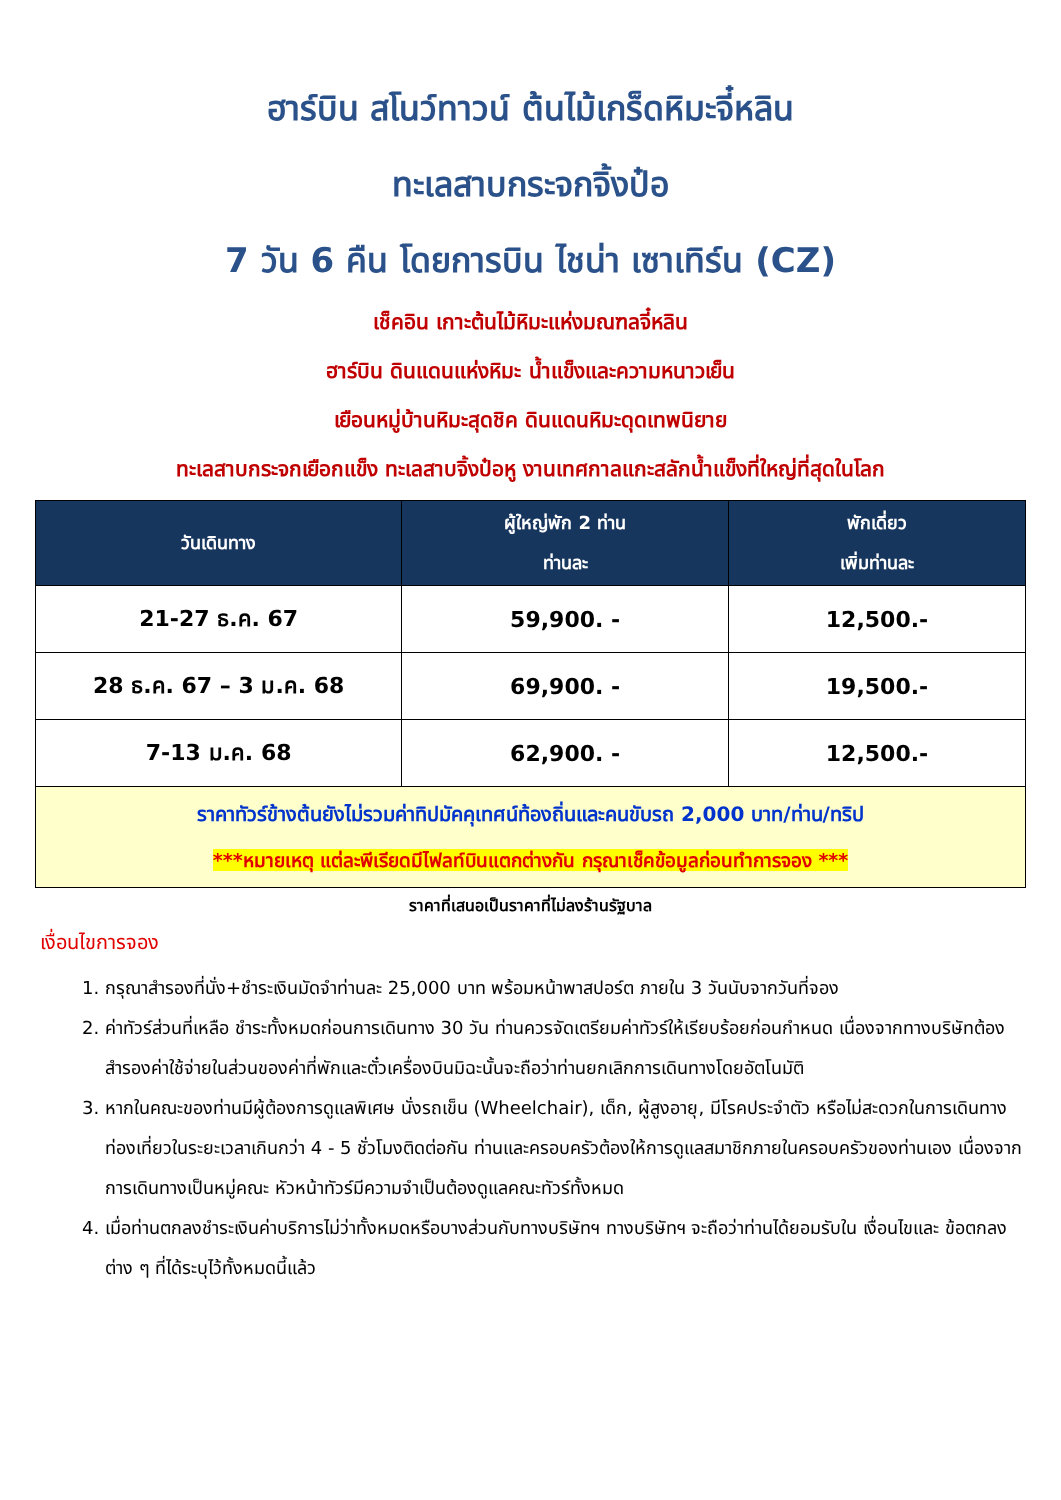ฮาร์บิน สโนว์ทาวน์ ต้นไม้เกร็ดหิมะจี๋หลิน
ทะเลสาบกระจกจิ้งป๋อ
7 วัน 6 คืน โดยการบิน ไชน่า เซาเทิร์น (CZ)
เช็คอิน เกาะต้นไม้หิมะแห่งมณฑลจี๋หลิน
ฮาร์บิน ดินแดนแห่งหิมะ น้ำแข็งและความหนาวเย็น
เยือนหมู่บ้านหิมะสุดชิค ดินแดนหิมะดุดเทพนิยาย
ทะเลสาบกระจกเยือกแข็ง ทะเลสาบจิ้งป๋อหู งานเทศกาลแกะสลักน้ำแข็งที่ใหญ่ที่สุดในโลก
| วันเดินทาง | ผู้ใหญ่พัก 2 ท่าน ท่านละ | พักเดี่ยว เพิ่มท่านละ |
| --- | --- | --- |
| 21-27 ธ.ค. 67 | 59,900. - | 12,500.- |
| 28 ธ.ค. 67 – 3 ม.ค. 68 | 69,900. - | 19,500.- |
| 7-13 ม.ค. 68 | 62,900. - | 12,500.- |
| ราคาทัวร์ข้างต้นยังไม่รวมค่าทิปมัคคุเทศน์ท้องถิ่นและคนขับรถ 2,000 บาท/ท่าน/ทริป ***หมายเหตุ แต่ละพีเรียดมีไฟลท์บินแตกต่างกัน กรุณาเช็คข้อมูลก่อนทำการจอง *** | | |
ราคาที่เสนอเป็นราคาที่ไม่ลงร้านรัฐบาล
เงื่อนไขการจอง
1. กรุณาสำรองที่นั่ง+ชำระเงินมัดจำท่านละ 25,000 บาท พร้อมหน้าพาสปอร์ต ภายใน 3 วันนับจากวันที่จอง
2. ค่าทัวร์ส่วนที่เหลือ ชำระทั้งหมดก่อนการเดินทาง 30 วัน ท่านควรจัดเตรียมค่าทัวร์ให้เรียบร้อยก่อนกำหนด เนื่องจากทางบริษัทต้องสำรองค่าใช้จ่ายในส่วนของค่าที่พักและตั๋วเครื่องบินมิฉะนั้นจะถือว่าท่านยกเลิกการเดินทางโดยอัตโนมัติ
3. หากในคณะของท่านมีผู้ต้องการดูแลพิเศษ นั่งรถเข็น (Wheelchair), เด็ก, ผู้สูงอายุ, มีโรคประจำตัว หรือไม่สะดวกในการเดินทางท่องเที่ยวในระยะเวลาเกินกว่า 4 - 5 ชั่วโมงติดต่อกัน ท่านและครอบครัวต้องให้การดูแลสมาชิกภายในครอบครัวของท่านเอง เนื่องจากการเดินทางเป็นหมู่คณะ หัวหน้าทัวร์มีความจำเป็นต้องดูแลคณะทัวร์ทั้งหมด
4. เมื่อท่านตกลงชำระเงินค่าบริการไม่ว่าทั้งหมดหรือบางส่วนกับทางบริษัทฯ ทางบริษัทฯ จะถือว่าท่านได้ยอมรับใน เงื่อนไขและ ข้อตกลงต่าง ๆ ที่ได้ระบุไว้ทั้งหมดนี้แล้ว